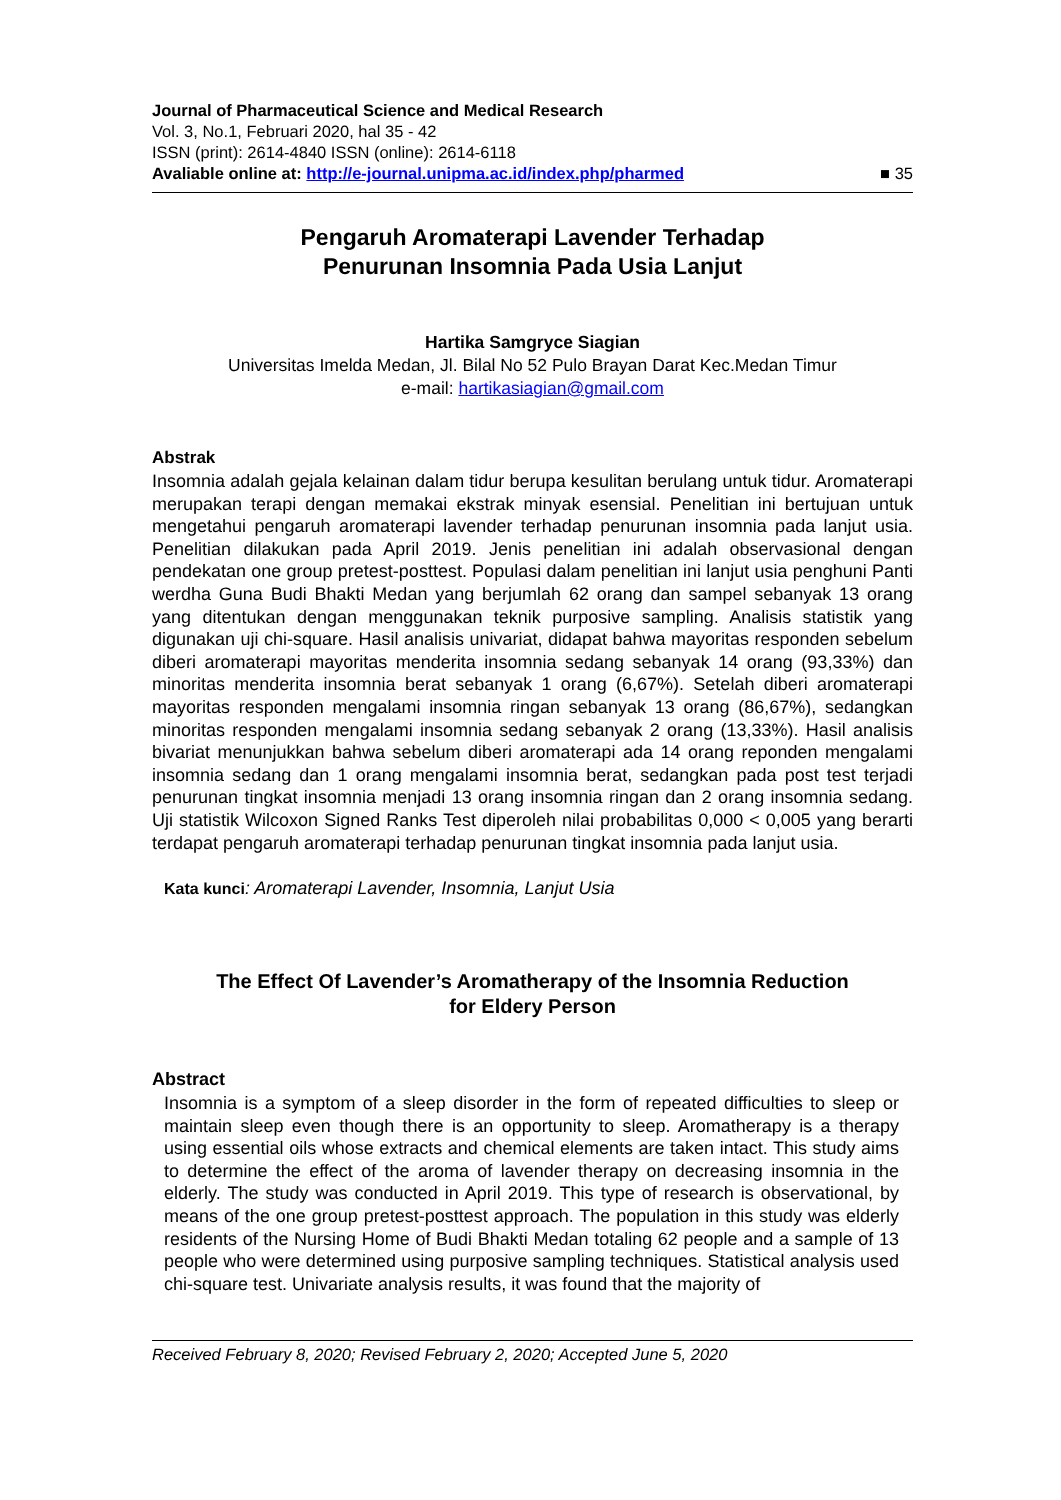Journal of Pharmaceutical Science and Medical Research
Vol. 3, No.1, Februari 2020, hal 35 - 42
ISSN (print): 2614-4840 ISSN (online): 2614-6118
Avaliable online at: http://e-journal.unipma.ac.id/index.php/pharmed ■ 35
Pengaruh Aromaterapi Lavender Terhadap
Penurunan Insomnia Pada Usia Lanjut
Hartika Samgryce Siagian
Universitas Imelda Medan, Jl. Bilal No 52 Pulo Brayan Darat Kec.Medan Timur
e-mail: hartikasiagian@gmail.com
Abstrak
Insomnia adalah gejala kelainan dalam tidur berupa kesulitan berulang untuk tidur. Aromaterapi merupakan terapi dengan memakai ekstrak minyak esensial. Penelitian ini bertujuan untuk mengetahui pengaruh aromaterapi lavender terhadap penurunan insomnia pada lanjut usia. Penelitian dilakukan pada April 2019. Jenis penelitian ini adalah observasional dengan pendekatan one group pretest-posttest. Populasi dalam penelitian ini lanjut usia penghuni Panti werdha Guna Budi Bhakti Medan yang berjumlah 62 orang dan sampel sebanyak 13 orang yang ditentukan dengan menggunakan teknik purposive sampling. Analisis statistik yang digunakan uji chi-square. Hasil analisis univariat, didapat bahwa mayoritas responden sebelum diberi aromaterapi mayoritas menderita insomnia sedang sebanyak 14 orang (93,33%) dan minoritas menderita insomnia berat sebanyak 1 orang (6,67%). Setelah diberi aromaterapi mayoritas responden mengalami insomnia ringan sebanyak 13 orang (86,67%), sedangkan minoritas responden mengalami insomnia sedang sebanyak 2 orang (13,33%). Hasil analisis bivariat menunjukkan bahwa sebelum diberi aromaterapi ada 14 orang reponden mengalami insomnia sedang dan 1 orang mengalami insomnia berat, sedangkan pada post test terjadi penurunan tingkat insomnia menjadi 13 orang insomnia ringan dan 2 orang insomnia sedang. Uji statistik Wilcoxon Signed Ranks Test diperoleh nilai probabilitas 0,000 < 0,005 yang berarti terdapat pengaruh aromaterapi terhadap penurunan tingkat insomnia pada lanjut usia.
Kata kunci: Aromaterapi Lavender, Insomnia, Lanjut Usia
The Effect Of Lavender’s Aromatherapy of the Insomnia Reduction
for Eldery Person
Abstract
Insomnia is a symptom of a sleep disorder in the form of repeated difficulties to sleep or maintain sleep even though there is an opportunity to sleep. Aromatherapy is a therapy using essential oils whose extracts and chemical elements are taken intact. This study aims to determine the effect of the aroma of lavender therapy on decreasing insomnia in the elderly. The study was conducted in April 2019. This type of research is observational, by means of the one group pretest-posttest approach. The population in this study was elderly residents of the Nursing Home of Budi Bhakti Medan totaling 62 people and a sample of 13 people who were determined using purposive sampling techniques. Statistical analysis used chi-square test. Univariate analysis results, it was found that the majority of
Received February 8, 2020; Revised February 2, 2020; Accepted June 5, 2020